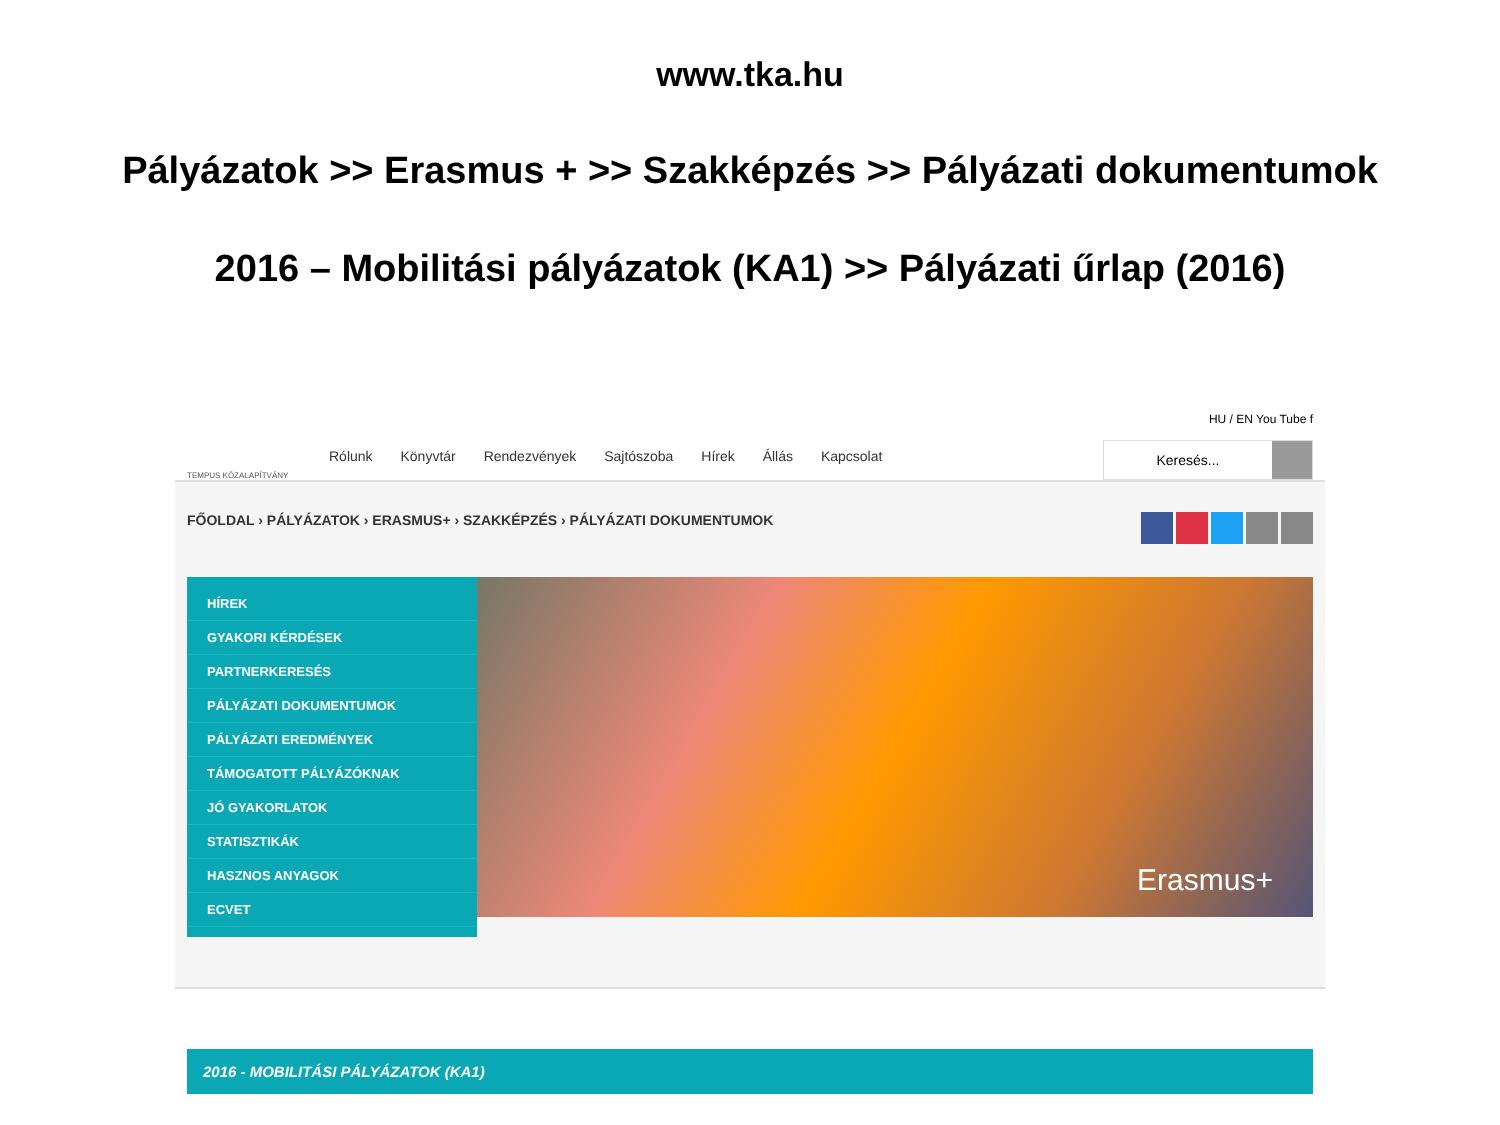www.tka.hu
Pályázatok >> Erasmus + >> Szakképzés >> Pályázati dokumentumok
2016 – Mobilitási pályázatok (KA1) >> Pályázati űrlap (2016)
TEMPUS KÖZALAPÍTVÁNY
Rólunk Könyvtár Rendezvények Sajtószoba Hírek Állás Kapcsolat
HU / EN You Tube f
Keresés...
FŐOLDAL › PÁLYÁZATOK › ERASMUS+ › SZAKKÉPZÉS › PÁLYÁZATI DOKUMENTUMOK
HÍREK
GYAKORI KÉRDÉSEK
PARTNERKERESÉS
PÁLYÁZATI DOKUMENTUMOK
PÁLYÁZATI EREDMÉNYEK
TÁMOGATOTT PÁLYÁZÓKNAK
JÓ GYAKORLATOK
STATISZTIKÁK
HASZNOS ANYAGOK
ECVET
Erasmus+
2016 - MOBILITÁSI PÁLYÁZATOK (KA1)